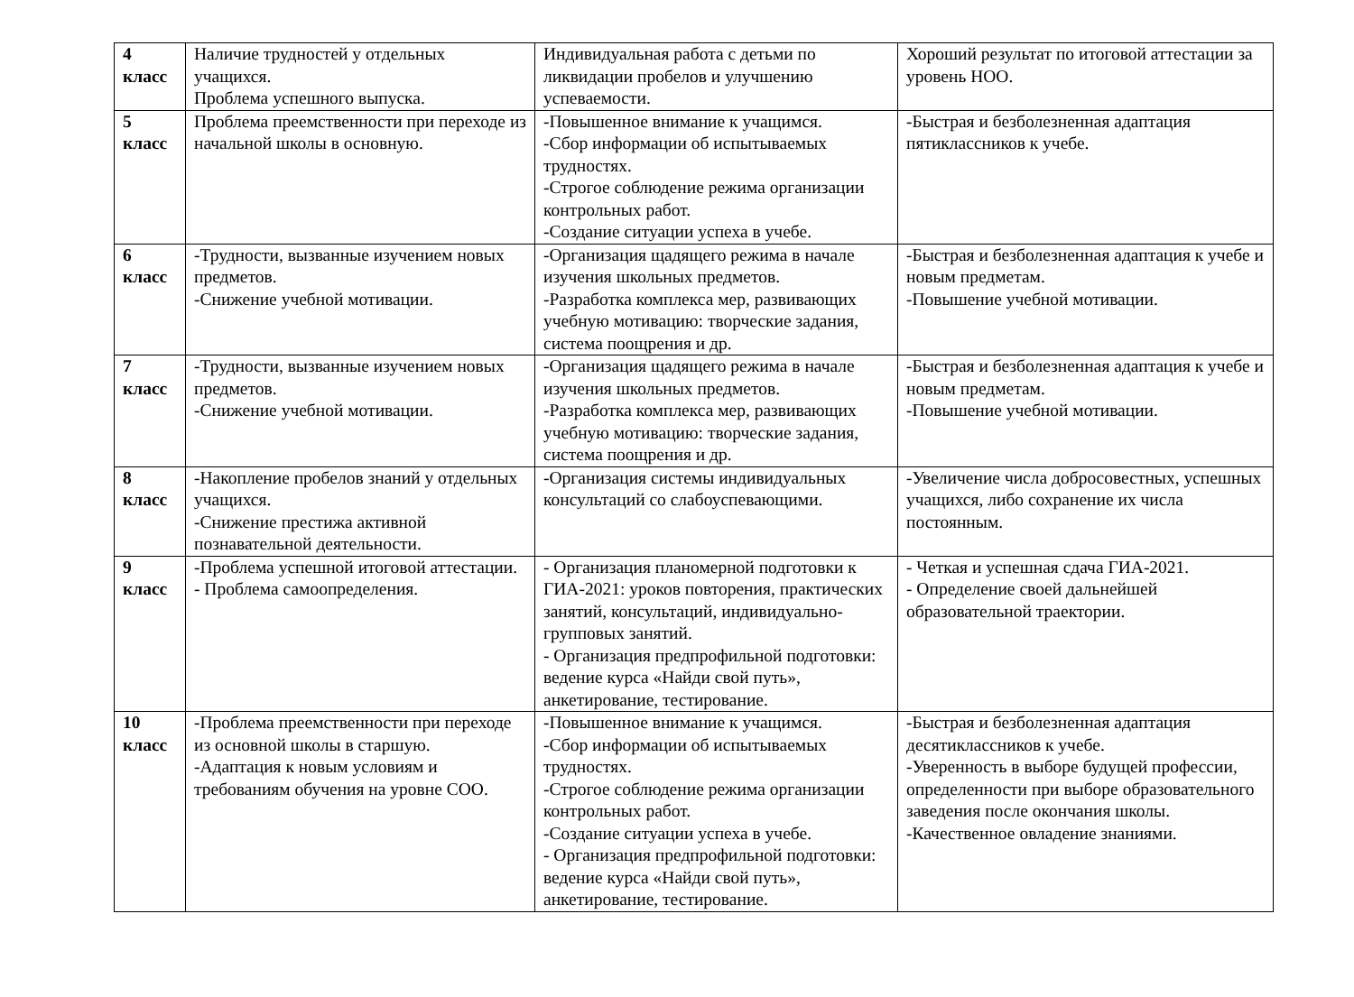| 4 класс | Наличие трудностей у отдельных учащихся. Проблема успешного выпуска. | Индивидуальная работа с детьми по ликвидации пробелов и улучшению успеваемости. | Хороший результат по итоговой аттестации за уровень НОО. |
| 5 класс | Проблема преемственности при переходе из начальной школы в основную. | -Повышенное внимание к учащимся. -Сбор информации об испытываемых трудностях. -Строгое соблюдение режима организации контрольных работ. -Создание ситуации успеха в учебе. | -Быстрая и безболезненная адаптация пятиклассников к учебе. |
| 6 класс | -Трудности, вызванные изучением новых предметов. -Снижение учебной мотивации. | -Организация щадящего режима в начале изучения школьных предметов. -Разработка комплекса мер, развивающих учебную мотивацию: творческие задания, система поощрения и др. | -Быстрая и безболезненная адаптация к учебе и новым предметам. -Повышение учебной мотивации. |
| 7 класс | -Трудности, вызванные изучением новых предметов. -Снижение учебной мотивации. | -Организация щадящего режима в начале изучения школьных предметов. -Разработка комплекса мер, развивающих учебную мотивацию: творческие задания, система поощрения и др. | -Быстрая и безболезненная адаптация к учебе и новым предметам. -Повышение учебной мотивации. |
| 8 класс | -Накопление пробелов знаний у отдельных учащихся. -Снижение престижа активной познавательной деятельности. | -Организация системы индивидуальных консультаций со слабоуспевающими. | -Увеличение числа добросовестных, успешных учащихся, либо сохранение их числа постоянным. |
| 9 класс | -Проблема успешной итоговой аттестации. - Проблема самоопределения. | - Организация планомерной подготовки к ГИА-2021: уроков повторения, практических занятий, консультаций, индивидуально-групповых занятий. - Организация предпрофильной подготовки: ведение курса «Найди свой путь», анкетирование, тестирование. | - Четкая и успешная сдача ГИА-2021. - Определение своей дальнейшей образовательной траектории. |
| 10 класс | -Проблема преемственности при переходе из основной школы в старшую. -Адаптация к новым условиям и требованиям обучения на уровне СОО. | -Повышенное внимание к учащимся. -Сбор информации об испытываемых трудностях. -Строгое соблюдение режима организации контрольных работ. -Создание ситуации успеха в учебе. - Организация предпрофильной подготовки: ведение курса «Найди свой путь», анкетирование, тестирование. | -Быстрая и безболезненная адаптация десятиклассников к учебе. -Уверенность в выборе будущей профессии, определенности при выборе образовательного заведения после окончания школы. -Качественное овладение знаниями. |